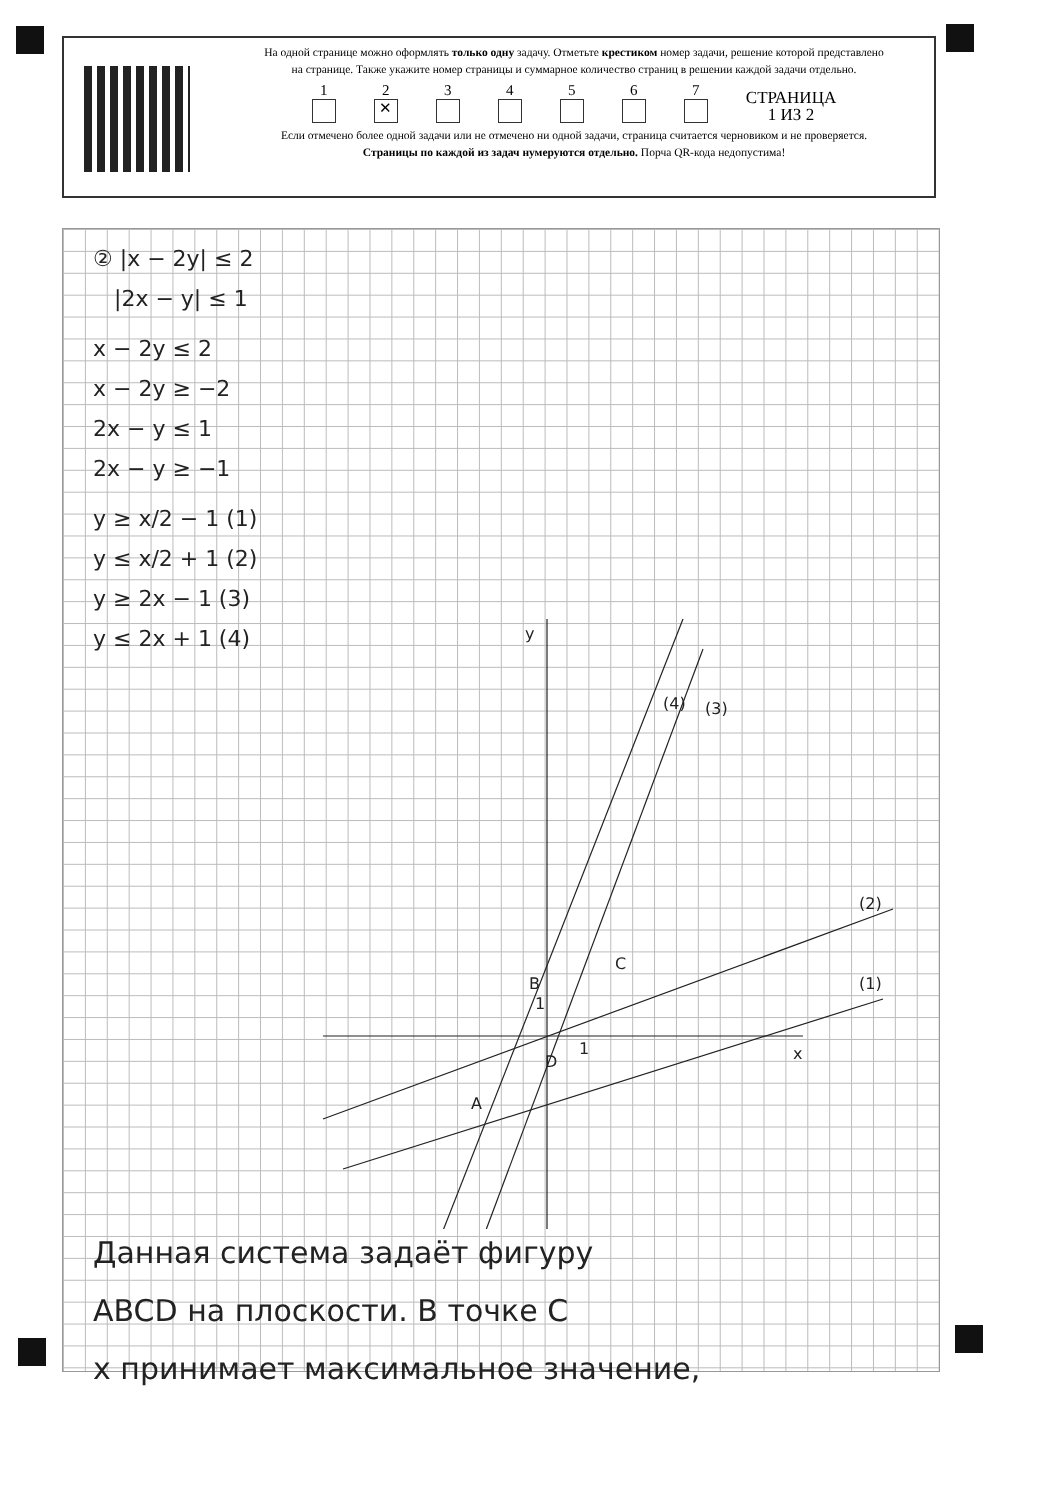На одной странице можно оформлять только одну задачу. Отметьте крестиком номер задачи, решение которой представлено на странице. Также укажите номер страницы и суммарное количество страниц в решении каждой задачи отдельно.
1
2
✕
3
4
5
6
7
СТРАНИЦА
1 ИЗ 2
Если отмечено более одной задачи или не отмечено ни одной задачи, страница считается черновиком и не проверяется. Страницы по каждой из задач нумеруются отдельно. Порча QR-кода недопустима!
② |x − 2y| ≤ 2
|2x − y| ≤ 1
x − 2y ≤ 2
x − 2y ≥ −2
2x − y ≤ 1
2x − y ≥ −1
y ≥ x/2 − 1 (1)
y ≤ x/2 + 1 (2)
y ≥ 2x − 1 (3)
y ≤ 2x + 1 (4)
y
x
(4)
(3)
(2)
(1)
B
C
D
A
1
1
Данная система задаёт фигуру
ABCD на плоскости. В точке C
x принимает максимальное значение,